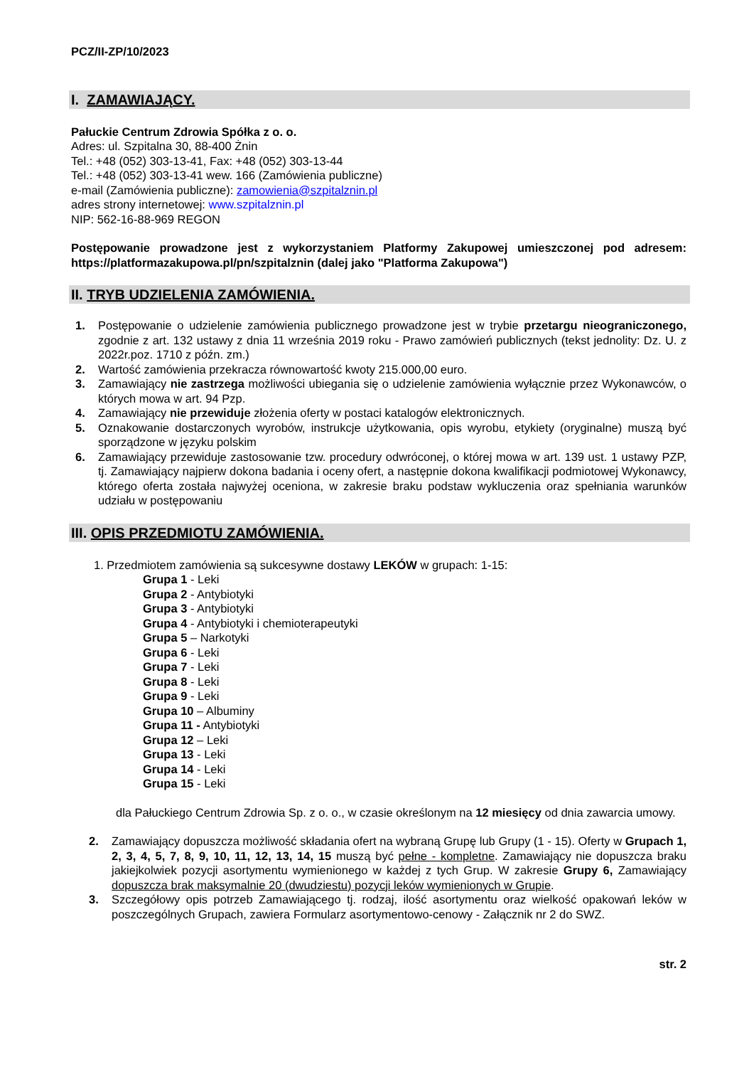PCZ/II-ZP/10/2023
I. ZAMAWIAJĄCY.
Pałuckie Centrum Zdrowia Spółka z o. o.
Adres: ul. Szpitalna 30, 88-400 Żnin
Tel.: +48 (052) 303-13-41, Fax: +48 (052) 303-13-44
Tel.: +48 (052) 303-13-41 wew. 166 (Zamówienia publiczne)
e-mail (Zamówienia publiczne): zamowienia@szpitalznin.pl
adres strony internetowej: www.szpitalznin.pl
NIP: 562-16-88-969 REGON
Postępowanie prowadzone jest z wykorzystaniem Platformy Zakupowej umieszczonej pod adresem: https://platformazakupowa.pl/pn/szpitalznin (dalej jako "Platforma Zakupowa")
II. TRYB UDZIELENIA ZAMÓWIENIA.
1. Postępowanie o udzielenie zamówienia publicznego prowadzone jest w trybie przetargu nieograniczonego, zgodnie z art. 132 ustawy z dnia 11 września 2019 roku - Prawo zamówień publicznych (tekst jednolity: Dz. U. z 2022r.poz. 1710 z późn. zm.)
2. Wartość zamówienia przekracza równowartość kwoty 215.000,00 euro.
3. Zamawiający nie zastrzega możliwości ubiegania się o udzielenie zamówienia wyłącznie przez Wykonawców, o których mowa w art. 94 Pzp.
4. Zamawiający nie przewiduje złożenia oferty w postaci katalogów elektronicznych.
5. Oznakowanie dostarczonych wyrobów, instrukcje użytkowania, opis wyrobu, etykiety (oryginalne) muszą być sporządzone w języku polskim
6. Zamawiający przewiduje zastosowanie tzw. procedury odwróconej, o której mowa w art. 139 ust. 1 ustawy PZP, tj. Zamawiający najpierw dokona badania i oceny ofert, a następnie dokona kwalifikacji podmiotowej Wykonawcy, którego oferta została najwyżej oceniona, w zakresie braku podstaw wykluczenia oraz spełniania warunków udziału w postępowaniu
III. OPIS PRZEDMIOTU ZAMÓWIENIA.
1. Przedmiotem zamówienia są sukcesywne dostawy LEKÓW w grupach: 1-15:
Grupa 1 - Leki
Grupa 2 - Antybiotyki
Grupa 3 - Antybiotyki
Grupa 4 - Antybiotyki i chemioterapeutyki
Grupa 5 – Narkotyki
Grupa 6 - Leki
Grupa 7 - Leki
Grupa 8 - Leki
Grupa 9 - Leki
Grupa 10 – Albuminy
Grupa 11 - Antybiotyki
Grupa 12 – Leki
Grupa 13 - Leki
Grupa 14 - Leki
Grupa 15 - Leki
dla Pałuckiego Centrum Zdrowia Sp. z o. o., w czasie określonym na 12 miesięcy od dnia zawarcia umowy.
2. Zamawiający dopuszcza możliwość składania ofert na wybraną Grupę lub Grupy (1 - 15). Oferty w Grupach 1, 2, 3, 4, 5, 7, 8, 9, 10, 11, 12, 13, 14, 15 muszą być pełne - kompletne. Zamawiający nie dopuszcza braku jakiejkolwiek pozycji asortymentu wymienionego w każdej z tych Grup. W zakresie Grupy 6, Zamawiający dopuszcza brak maksymalnie 20 (dwudziestu) pozycji leków wymienionych w Grupie.
3. Szczegółowy opis potrzeb Zamawiającego tj. rodzaj, ilość asortymentu oraz wielkość opakowań leków w poszczególnych Grupach, zawiera Formularz asortymentowo-cenowy - Załącznik nr 2 do SWZ.
str. 2